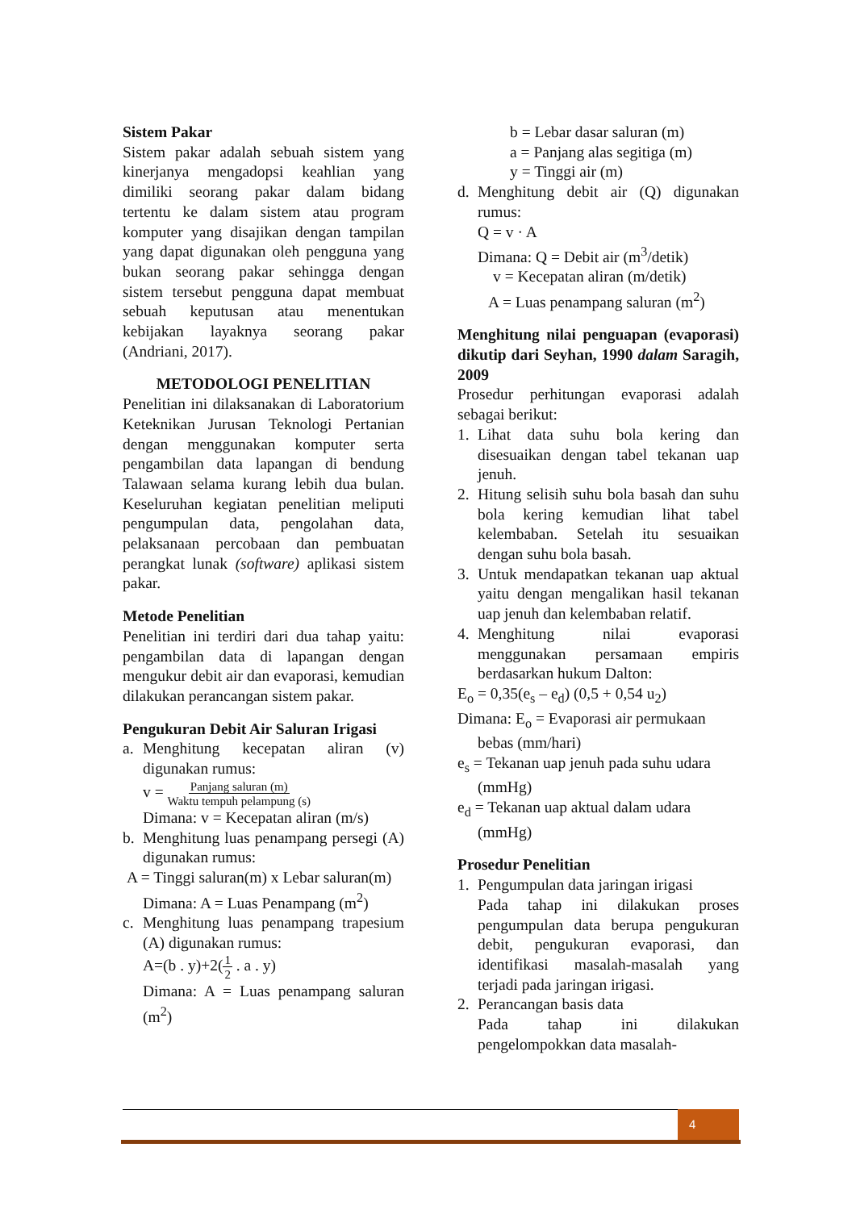Sistem Pakar
Sistem pakar adalah sebuah sistem yang kinerjanya mengadopsi keahlian yang dimiliki seorang pakar dalam bidang tertentu ke dalam sistem atau program komputer yang disajikan dengan tampilan yang dapat digunakan oleh pengguna yang bukan seorang pakar sehingga dengan sistem tersebut pengguna dapat membuat sebuah keputusan atau menentukan kebijakan layaknya seorang pakar (Andriani, 2017).
METODOLOGI PENELITIAN
Penelitian ini dilaksanakan di Laboratorium Keteknikan Jurusan Teknologi Pertanian dengan menggunakan komputer serta pengambilan data lapangan di bendung Talawaan selama kurang lebih dua bulan. Keseluruhan kegiatan penelitian meliputi pengumpulan data, pengolahan data, pelaksanaan percobaan dan pembuatan perangkat lunak (software) aplikasi sistem pakar.
Metode Penelitian
Penelitian ini terdiri dari dua tahap yaitu: pengambilan data di lapangan dengan mengukur debit air dan evaporasi, kemudian dilakukan perancangan sistem pakar.
Pengukuran Debit Air Saluran Irigasi
a. Menghitung kecepatan aliran (v) digunakan rumus:
v = Panjang saluran (m)
Waktu tempuh pelampung (s)
Dimana: v = Kecepatan aliran (m/s)
b. Menghitung luas penampang persegi (A) digunakan rumus:
A = Tinggi saluran(m) x Lebar saluran(m)
Dimana: A = Luas Penampang (m<sup>2</sup>)
c. Menghitung luas penampang trapesium (A) digunakan rumus:
A=(b . y)+2(1
2 . a . y)
Dimana: A = Luas penampang saluran (m<sup>2</sup>)
b = Lebar dasar saluran (m)
a = Panjang alas segitiga (m)
y = Tinggi air (m)
d. Menghitung debit air (Q) digunakan rumus:
Q = v · A
Dimana: Q = Debit air (m<sup>3</sup>/detik)
v = Kecepatan aliran (m/detik)
A = Luas penampang saluran (m<sup>2</sup>)
Menghitung nilai penguapan (evaporasi) dikutip dari Seyhan, 1990 dalam Saragih, 2009
Prosedur perhitungan evaporasi adalah sebagai berikut:
1. Lihat data suhu bola kering dan disesuaikan dengan tabel tekanan uap jenuh.
2. Hitung selisih suhu bola basah dan suhu bola kering kemudian lihat tabel kelembaban. Setelah itu sesuaikan dengan suhu bola basah.
3. Untuk mendapatkan tekanan uap aktual yaitu dengan mengalikan hasil tekanan uap jenuh dan kelembaban relatif.
4. Menghitung nilai evaporasi menggunakan persamaan empiris berdasarkan hukum Dalton:
E<sub>o</sub> = 0,35(e<sub>s</sub> – e<sub>d</sub>) (0,5 + 0,54 u<sub>2</sub>)
Dimana: E<sub>o</sub> = Evaporasi air permukaan
bebas (mm/hari)
e<sub>s</sub> = Tekanan uap jenuh pada suhu udara
(mmHg)
e<sub>d</sub> = Tekanan uap aktual dalam udara
(mmHg)
Prosedur Penelitian
1. Pengumpulan data jaringan irigasi
Pada tahap ini dilakukan proses pengumpulan data berupa pengukuran debit, pengukuran evaporasi, dan identifikasi masalah-masalah yang terjadi pada jaringan irigasi.
2. Perancangan basis data
Pada tahap ini dilakukan pengelompokkan data masalah-
4